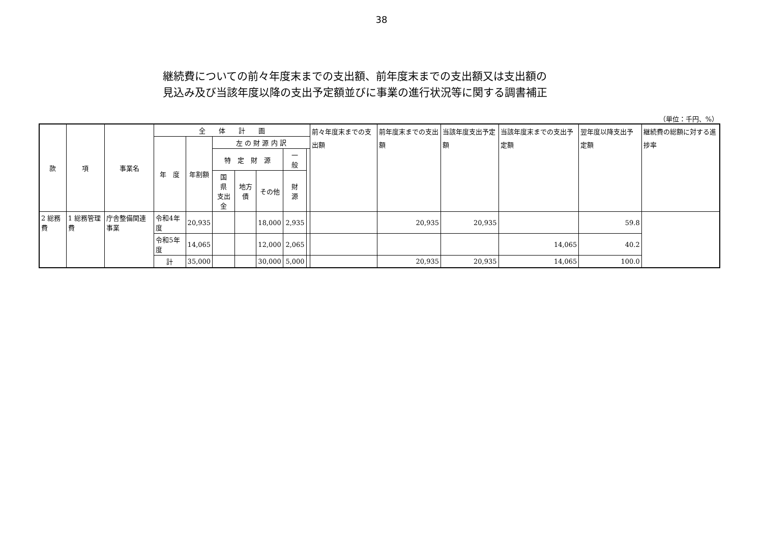38
継続費についての前々年度末までの支出額、前年度末までの支出額又は支出額の
見込み及び当該年度以降の支出予定額並びに事業の進行状況等に関する調書補正
（単位：千円、%）
| 款 | 項 | 事業名 | 全 体 計 画 | | | | | | | 前々年度末までの支出額 | 前年度末までの支出額 | 当該年度支出予定額 | 当該年度末までの支出予定額 | 翌年度以降支出予定額 | 継続費の総額に対する進捗率 |
| --- | --- | --- | --- | --- | --- | --- | --- | --- | --- | --- | --- | --- | --- | --- | --- |
| | | | 年 度 | 年割額 | 左 の 財 源 内 訳 | | | | | | | | | | |
| | | | | | 特 定 財 源 | | | 一 般 | | | | | | | |
| | | | | | 国 県 支出金 | 地方債 | その他 | 財 源 | | | | | | | |
| 2 総務費 | 1 総務管理費 | 庁舎整備関連事業 | 令和4年度 | 20,935 | | | 18,000 | 2,935 | | | 20,935 | 20,935 | | 59.8 | |
| | | | 令和5年度 | 14,065 | | | 12,000 | 2,065 | | | | | 14,065 | 40.2 | |
| | | | 計 | 35,000 | | | 30,000 | 5,000 | | | 20,935 | 20,935 | 14,065 | 100.0 | |